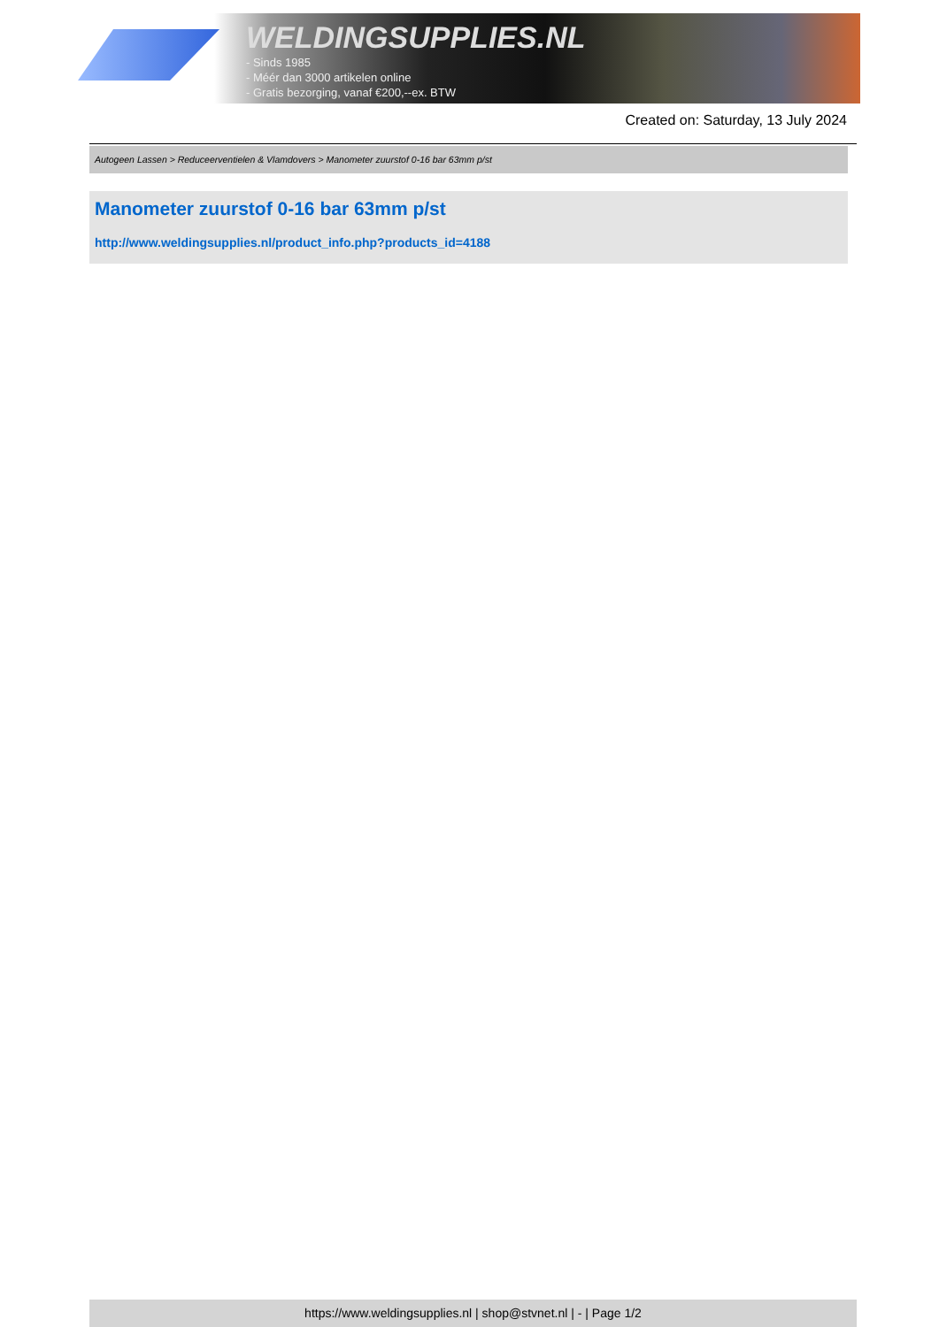WELDINGSUPPLIES.NL
- Sinds 1985
- Méér dan 3000 artikelen online
- Gratis bezorging, vanaf €200,--ex. BTW
Created on: Saturday, 13 July 2024
Autogeen Lassen > Reduceerventielen & Vlamdovers > Manometer zuurstof 0-16 bar 63mm p/st
Manometer zuurstof 0-16 bar 63mm p/st
http://www.weldingsupplies.nl/product_info.php?products_id=4188
https://www.weldingsupplies.nl | shop@stvnet.nl | - | Page 1/2